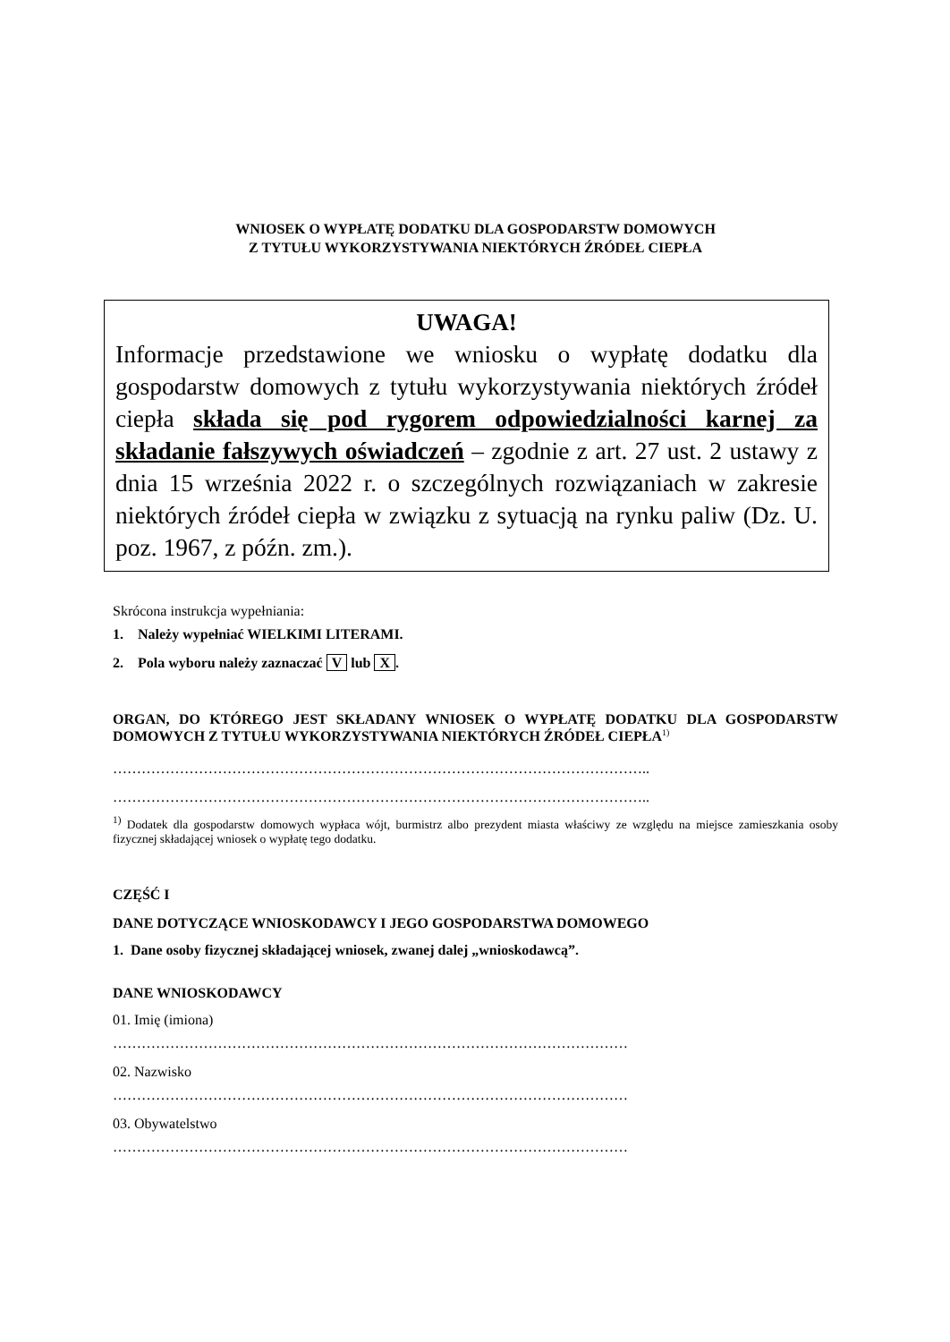WNIOSEK O WYPŁATĘ DODATKU DLA GOSPODARSTW DOMOWYCH
Z TYTUŁU WYKORZYSTYWANIA NIEKTÓRYCH ŹRÓDEŁ CIEPŁA
UWAGA!
Informacje przedstawione we wniosku o wypłatę dodatku dla gospodarstw domowych z tytułu wykorzystywania niektórych źródeł ciepła składa się pod rygorem odpowiedzialności karnej za składanie fałszywych oświadczeń – zgodnie z art. 27 ust. 2 ustawy z dnia 15 września 2022 r. o szczególnych rozwiązaniach w zakresie niektórych źródeł ciepła w związku z sytuacją na rynku paliw (Dz. U. poz. 1967, z późn. zm.).
Skrócona instrukcja wypełniania:
1. Należy wypełniać WIELKIMI LITERAMI.
2. Pola wyboru należy zaznaczać V lub X.
ORGAN, DO KTÓREGO JEST SKŁADANY WNIOSEK O WYPŁATĘ DODATKU DLA GOSPODARSTW DOMOWYCH Z TYTUŁU WYKORZYSTYWANIA NIEKTÓRYCH ŹRÓDEŁ CIEPŁA<sup>1)</sup>
…………………………………………………………………………………………………..
…………………………………………………………………………………………………..
<sup>1)</sup> Dodatek dla gospodarstw domowych wypłaca wójt, burmistrz albo prezydent miasta właściwy ze względu na miejsce zamieszkania osoby fizycznej składającej wniosek o wypłatę tego dodatku.
CZĘŚĆ I
DANE DOTYCZĄCE WNIOSKODAWCY I JEGO GOSPODARSTWA DOMOWEGO
1. Dane osoby fizycznej składającej wniosek, zwanej dalej „wnioskodawcą”.
DANE WNIOSKODAWCY
01. Imię (imiona)
………………………………………………………………………………………………
02. Nazwisko
………………………………………………………………………………………………
03. Obywatelstwo
………………………………………………………………………………………………